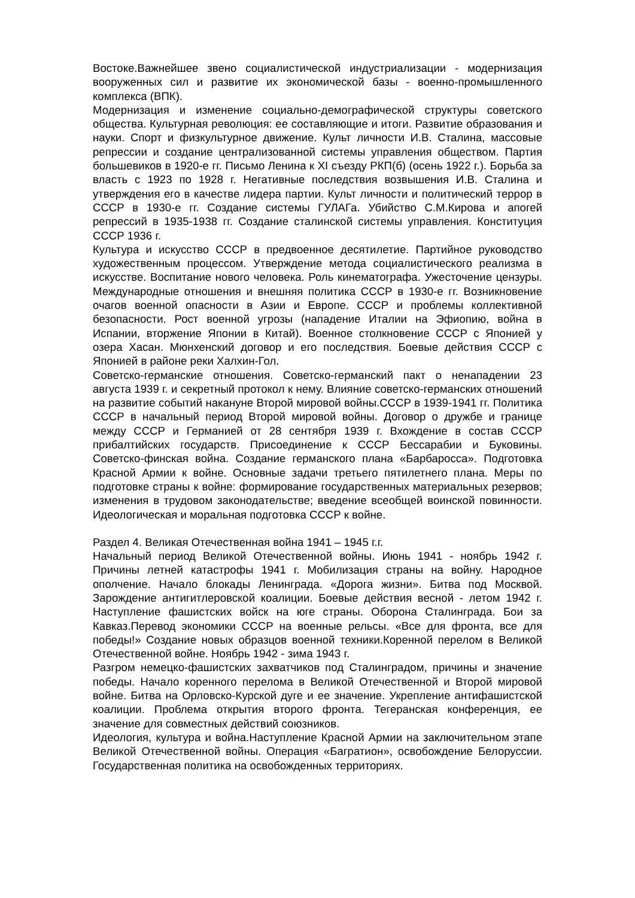Востоке.Важнейшее звено социалистической индустриализации - модернизация вооруженных сил и развитие их экономической базы - военно-промышленного комплекса (ВПК).
Модернизация и изменение социально-демографической структуры советского общества. Культурная революция: ее составляющие и итоги. Развитие образования и науки. Спорт и физкультурное движение. Культ личности И.В. Сталина, массовые репрессии и создание централизованной системы управления обществом. Партия большевиков в 1920-е гг. Письмо Ленина к XI съезду РКП(б) (осень 1922 г.). Борьба за власть с 1923 по 1928 г. Негативные последствия возвышения И.В. Сталина и утверждения его в качестве лидера партии. Культ личности и политический террор в СССР в 1930-е гг. Создание системы ГУЛАГа. Убийство С.М.Кирова и апогей репрессий в 1935-1938 гг. Создание сталинской системы управления. Конституция СССР 1936 г.
Культура и искусство СССР в предвоенное десятилетие. Партийное руководство художественным процессом. Утверждение метода социалистического реализма в искусстве. Воспитание нового человека. Роль кинематографа. Ужесточение цензуры. Международные отношения и внешняя политика СССР в 1930-е гг. Возникновение очагов военной опасности в Азии и Европе. СССР и проблемы коллективной безопасности. Рост военной угрозы (нападение Италии на Эфиопию, война в Испании, вторжение Японии в Китай). Военное столкновение СССР с Японией у озера Хасан. Мюнхенский договор и его последствия. Боевые действия СССР с Японией в районе реки Халхин-Гол.
Советско-германские отношения. Советско-германский пакт о ненападении 23 августа 1939 г. и секретный протокол к нему. Влияние советско-германских отношений на развитие событий накануне Второй мировой войны.СССР в 1939-1941 гг. Политика СССР в начальный период Второй мировой войны. Договор о дружбе и границе между СССР и Германией от 28 сентября 1939 г. Вхождение в состав СССР прибалтийских государств. Присоединение к СССР Бессарабии и Буковины. Советско-финская война. Создание германского плана «Барбаросса». Подготовка Красной Армии к войне. Основные задачи третьего пятилетнего плана. Меры по подготовке страны к войне: формирование государственных материальных резервов; изменения в трудовом законодательстве; введение всеобщей воинской повинности. Идеологическая и моральная подготовка СССР к войне.
Раздел 4. Великая Отечественная война 1941 – 1945 г.г.
Начальный период Великой Отечественной войны. Июнь 1941 - ноябрь 1942 г. Причины летней катастрофы 1941 г. Мобилизация страны на войну. Народное ополчение. Начало блокады Ленинграда. «Дорога жизни». Битва под Москвой. Зарождение антигитлеровской коалиции. Боевые действия весной - летом 1942 г. Наступление фашистских войск на юге страны. Оборона Сталинграда. Бои за Кавказ.Перевод экономики СССР на военные рельсы. «Все для фронта, все для победы!» Создание новых образцов военной техники.Коренной перелом в Великой Отечественной войне. Ноябрь 1942 - зима 1943 г.
Разгром немецко-фашистских захватчиков под Сталинградом, причины и значение победы. Начало коренного перелома в Великой Отечественной и Второй мировой войне. Битва на Орловско-Курской дуге и ее значение. Укрепление антифашистской коалиции. Проблема открытия второго фронта. Тегеранская конференция, ее значение для совместных действий союзников.
Идеология, культура и война.Наступление Красной Армии на заключительном этапе Великой Отечественной войны. Операция «Багратион», освобождение Белоруссии. Государственная политика на освобожденных территориях.